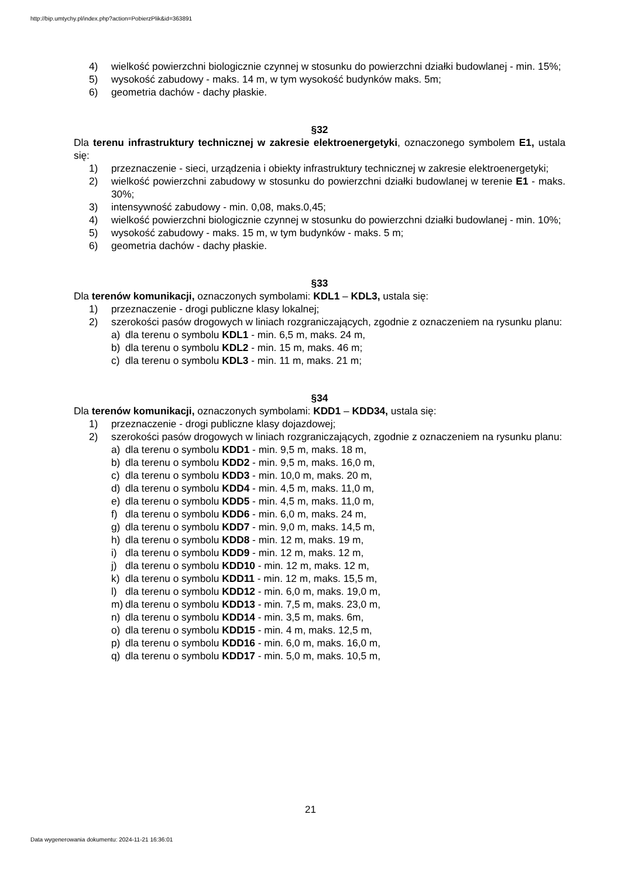http://bip.umtychy.pl/index.php?action=PobierzPlik&id=363891
4) wielkość powierzchni biologicznie czynnej w stosunku do powierzchni działki budowlanej - min. 15%;
5) wysokość zabudowy - maks. 14 m, w tym wysokość budynków maks. 5m;
6) geometria dachów - dachy płaskie.
§32
Dla terenu infrastruktury technicznej w zakresie elektroenergetyki, oznaczonego symbolem E1, ustala się:
1) przeznaczenie - sieci, urządzenia i obiekty infrastruktury technicznej w zakresie elektroenergetyki;
2) wielkość powierzchni zabudowy w stosunku do powierzchni działki budowlanej w terenie E1 - maks. 30%;
3) intensywność zabudowy - min. 0,08, maks.0,45;
4) wielkość powierzchni biologicznie czynnej w stosunku do powierzchni działki budowlanej - min. 10%;
5) wysokość zabudowy - maks. 15 m, w tym budynków - maks. 5 m;
6) geometria dachów - dachy płaskie.
§33
Dla terenów komunikacji, oznaczonych symbolami: KDL1 – KDL3, ustala się:
1) przeznaczenie - drogi publiczne klasy lokalnej;
2) szerokości pasów drogowych w liniach rozgraniczających, zgodnie z oznaczeniem na rysunku planu:
a) dla terenu o symbolu KDL1 - min. 6,5 m, maks. 24 m,
b) dla terenu o symbolu KDL2 - min. 15 m, maks. 46 m;
c) dla terenu o symbolu KDL3 - min. 11 m, maks. 21 m;
§34
Dla terenów komunikacji, oznaczonych symbolami: KDD1 – KDD34, ustala się:
1) przeznaczenie - drogi publiczne klasy dojazdowej;
2) szerokości pasów drogowych w liniach rozgraniczających, zgodnie z oznaczeniem na rysunku planu:
a) dla terenu o symbolu KDD1 - min. 9,5 m, maks. 18 m,
b) dla terenu o symbolu KDD2 - min. 9,5 m, maks. 16,0 m,
c) dla terenu o symbolu KDD3 - min. 10,0 m, maks. 20 m,
d) dla terenu o symbolu KDD4 - min. 4,5 m, maks. 11,0 m,
e) dla terenu o symbolu KDD5 - min. 4,5 m, maks. 11,0 m,
f) dla terenu o symbolu KDD6 - min. 6,0 m, maks. 24 m,
g) dla terenu o symbolu KDD7 - min. 9,0 m, maks. 14,5 m,
h) dla terenu o symbolu KDD8 - min. 12 m, maks. 19 m,
i) dla terenu o symbolu KDD9 - min. 12 m, maks. 12 m,
j) dla terenu o symbolu KDD10 - min. 12 m, maks. 12 m,
k) dla terenu o symbolu KDD11 - min. 12 m, maks. 15,5 m,
l) dla terenu o symbolu KDD12 - min. 6,0 m, maks. 19,0 m,
m) dla terenu o symbolu KDD13 - min. 7,5 m, maks. 23,0 m,
n) dla terenu o symbolu KDD14 - min. 3,5 m, maks. 6m,
o) dla terenu o symbolu KDD15 - min. 4 m, maks. 12,5 m,
p) dla terenu o symbolu KDD16 - min. 6,0 m, maks. 16,0 m,
q) dla terenu o symbolu KDD17 - min. 5,0 m, maks. 10,5 m,
21
Data wygenerowania dokumentu: 2024-11-21 16:36:01